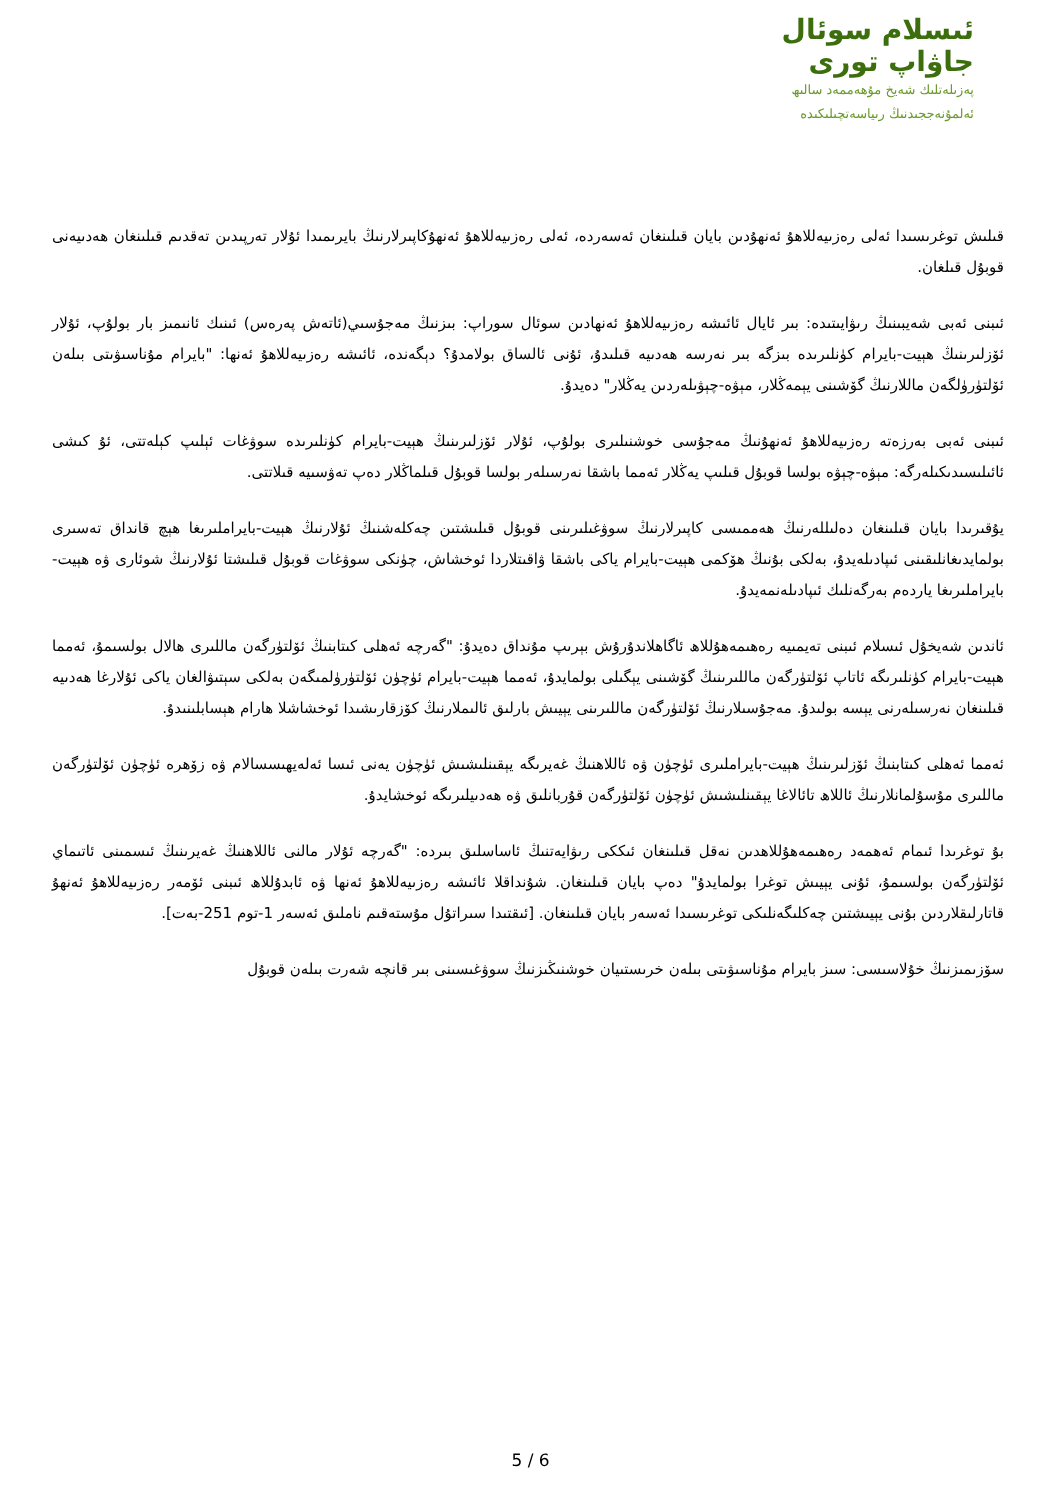ئىسلام سوئال
جاۋاپ تورى
پەزىلەتلىك شەيخ مۇھەممەد سالىھ
ئەلمۇنەججىدنىڭ رىياسەتچىلىكىدە
قىلىش توغرىسىدا ئەلى رەزىيەللاھۇ ئەنھۇدىن بايان قىلىنغان ئەسەردە، ئەلى رەزىيەللاھۇ ئەنھۇكاپىرلارنىڭ بايرىمىدا ئۇلار تەرپىدىن تەقدىم قىلىنغان ھەدىيەنى قوبۇل قىلغان.
ئىبنى ئەبى شەيبىنىڭ رىۋايىتىدە: بىر ئايال ئائىشە رەزىيەللاھۇ ئەنھادىن سوئال سوراپ: بىزنىڭ مەجۇسىي(ئاتەش پەرەس) ئىنىك ئانىمىز بار بولۇپ، ئۇلار ئۆزلىرىنىڭ ھېيت-بايرام كۈنلىرىدە بىزگە بىر نەرسە ھەدىيە قىلىدۇ، ئۇنى ئالساق بولامدۇ؟ دېگەندە، ئائىشە رەزىيەللاھۇ ئەنھا: "بايرام مۇناسىۋىتى بىلەن ئۆلتۈرۈلگەن ماللارنىڭ گۆشىنى يېمەڭلار، مېۋە-چېۋىلەردىن يەڭلار" دەيدۇ.
ئىبنى ئەبى بەرزەتە رەزىيەللاھۇ ئەنھۇنىڭ مەجۇسى خوشنىلىرى بولۇپ، ئۇلار ئۆزلىرىنىڭ ھېيت-بايرام كۈنلىرىدە سوۋغات ئېلىپ كېلەتتى، ئۇ كىشى ئائىلىسىدىكىلەرگە: مېۋە-چېۋە بولسا قوبۇل قىلىپ يەڭلار ئەمما باشقا نەرسىلەر بولسا قوبۇل قىلماڭلار دەپ تەۋسىيە قىلاتتى.
يۇقىرىدا بايان قىلىنغان دەلىللەرنىڭ ھەممىسى كاپىرلارنىڭ سوۋغىلىرىنى قوبۇل قىلىشتىن چەكلەشنىڭ ئۇلارنىڭ ھېيت-بايراملىرىغا ھېچ قانداق تەسىرى بولمايدىغانلىقىنى ئىپادىلەيدۇ، بەلكى بۇنىڭ ھۆكمى ھېيت-بايرام ياكى باشقا ۋاقىتلاردا ئوخشاش، چۈنكى سوۋغات قوبۇل قىلىشتا ئۇلارنىڭ شوئارى ۋە ھېيت-بايراملىرىغا ياردەم بەرگەنلىك ئىپادىلەنمەيدۇ.
ئاندىن شەيخۇل ئىسلام ئىبنى تەيمىيە رەھىمەھۇللاھ ئاگاھلاندۇرۇش بېرىپ مۇنداق دەيدۇ: "گەرچە ئەھلى كىتابنىڭ ئۆلتۈرگەن ماللىرى ھالال بولسىمۇ، ئەمما ھېيت-بايرام كۈنلىرىگە ئاتاپ ئۆلتۈرگەن ماللىرىنىڭ گۆشىنى يېگىلى بولمايدۇ، ئەمما ھېيت-بايرام ئۈچۈن ئۆلتۈرۈلمىگەن بەلكى سېتىۋالغان ياكى ئۇلارغا ھەدىيە قىلىنغان نەرسىلەرنى يېسە بولىدۇ. مەجۇسىلارنىڭ ئۆلتۈرگەن ماللىرىنى يېيىش بارلىق ئالىملارنىڭ كۆزقارىشىدا ئوخشاشلا ھارام ھېسابلىنىدۇ.
ئەمما ئەھلى كىتابنىڭ ئۆزلىرىنىڭ ھېيت-بايراملىرى ئۈچۈن ۋە ئاللاھنىڭ غەيرىگە يېقىنلىشىش ئۈچۈن يەنى ئىسا ئەلەيھىسسالام ۋە زۆھرە ئۈچۈن ئۆلتۈرگەن ماللىرى مۇسۇلمانلارنىڭ ئاللاھ تائالاغا يېقىنلىشىش ئۈچۈن ئۆلتۈرگەن قۇربانلىق ۋە ھەدىيلىرىگە ئوخشايدۇ.
بۇ توغرىدا ئىمام ئەھمەد رەھىمەھۇللاھدىن نەقل قىلىنغان ئىككى رىۋايەتنىڭ ئاساسلىق بىردە: "گەرچە ئۇلار مالنى ئاللاھنىڭ غەيرىنىڭ ئىسمىنى ئاتىماي ئۆلتۈرگەن بولسىمۇ، ئۇنى يېيىش توغرا بولمايدۇ" دەپ بايان قىلىنغان. شۇنداقلا ئائىشە رەزىيەللاھۇ ئەنھا ۋە ئابدۇللاھ ئىبنى ئۆمەر رەزىيەللاھۇ ئەنھۇ قاتارلىقلاردىن بۇنى يېيىشتىن چەكلىگەنلىكى توغرىسىدا ئەسەر بايان قىلىنغان. [ئىقتىدا سىراتۇل مۇستەقىم ناملىق ئەسەر 1-توم 251-بەت].
سۆزىمىزنىڭ خۇلاسىسى: سىز بايرام مۇناسىۋىتى بىلەن خرىستىيان خوشنىڭىزنىڭ سوۋغىسىنى بىر قانچە شەرت بىلەن قوبۇل
5 / 6